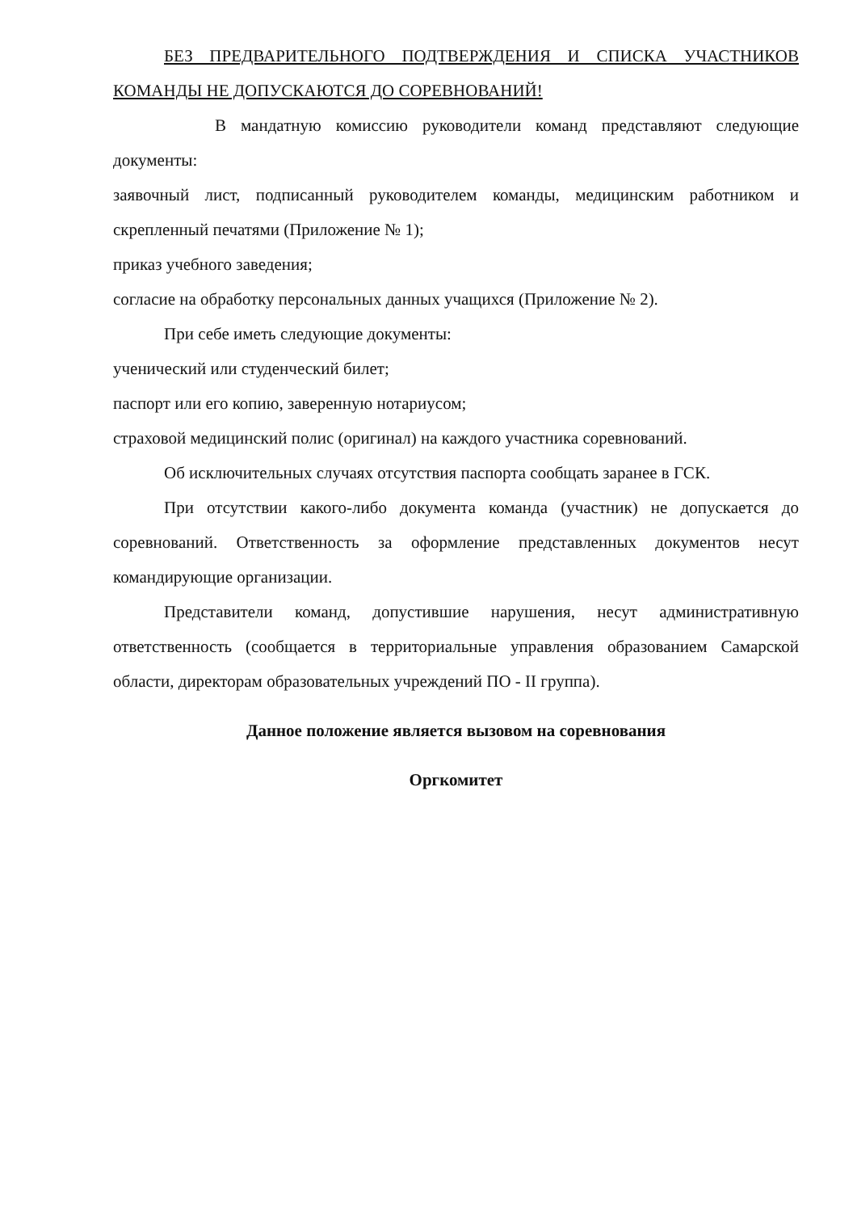БЕЗ ПРЕДВАРИТЕЛЬНОГО ПОДТВЕРЖДЕНИЯ И СПИСКА УЧАСТНИКОВ КОМАНДЫ НЕ ДОПУСКАЮТСЯ ДО СОРЕВНОВАНИЙ!
В мандатную комиссию руководители команд представляют следующие документы:
заявочный лист, подписанный руководителем команды, медицинским работником и скрепленный печатями (Приложение № 1);
приказ учебного заведения;
согласие на обработку персональных данных учащихся (Приложение № 2).
При себе иметь следующие документы:
ученический или студенческий билет;
паспорт или его копию, заверенную нотариусом;
страховой медицинский полис (оригинал) на каждого участника соревнований.
Об исключительных случаях отсутствия паспорта сообщать заранее в ГСК.
При отсутствии какого-либо документа команда (участник) не допускается до соревнований. Ответственность за оформление представленных документов несут командирующие организации.
Представители команд, допустившие нарушения, несут административную ответственность (сообщается в территориальные управления образованием Самарской области, директорам образовательных учреждений ПО - II группа).
Данное положение является вызовом на соревнования
Оргкомитет